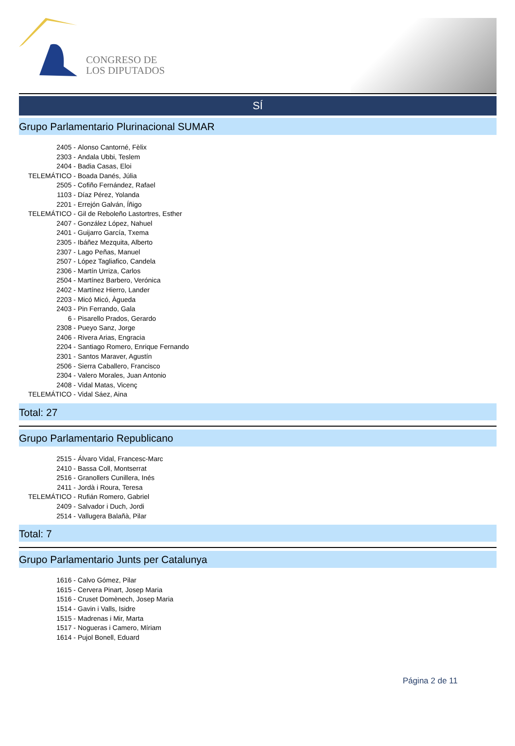CONGRESO DE
LOS DIPUTADOS
SÍ
Grupo Parlamentario Plurinacional SUMAR
2405 - Alonso Cantorné, Fèlix
2303 - Andala Ubbi, Teslem
2404 - Badia Casas, Eloi
TELEMÁTICO - Boada Danés, Júlia
2505 - Cofiño Fernández, Rafael
1103 - Díaz Pérez, Yolanda
2201 - Errejón Galván, Íñigo
TELEMÁTICO - Gil de Reboleño Lastortres, Esther
2407 - González López, Nahuel
2401 - Guijarro García, Txema
2305 - Ibáñez Mezquita, Alberto
2307 - Lago Peñas, Manuel
2507 - López Tagliafico, Candela
2306 - Martín Urriza, Carlos
2504 - Martínez Barbero, Verónica
2402 - Martínez Hierro, Lander
2203 - Micó Micó, Àgueda
2403 - Pin Ferrando, Gala
6 - Pisarello Prados, Gerardo
2308 - Pueyo Sanz, Jorge
2406 - Rivera Arias, Engracia
2204 - Santiago Romero, Enrique Fernando
2301 - Santos Maraver, Agustín
2506 - Sierra Caballero, Francisco
2304 - Valero Morales, Juan Antonio
2408 - Vidal Matas, Vicenç
TELEMÁTICO - Vidal Sáez, Aina
Total: 27
Grupo Parlamentario Republicano
2515 - Álvaro Vidal, Francesc-Marc
2410 - Bassa Coll, Montserrat
2516 - Granollers Cunillera, Inés
2411 - Jordà i Roura, Teresa
TELEMÁTICO - Rufián Romero, Gabriel
2409 - Salvador i Duch, Jordi
2514 - Vallugera Balañà, Pilar
Total: 7
Grupo Parlamentario Junts per Catalunya
1616 - Calvo Gómez, Pilar
1615 - Cervera Pinart, Josep Maria
1516 - Cruset Domènech, Josep Maria
1514 - Gavin i Valls, Isidre
1515 - Madrenas i Mir, Marta
1517 - Nogueras i Camero, Míriam
1614 - Pujol Bonell, Eduard
Página 2 de 11